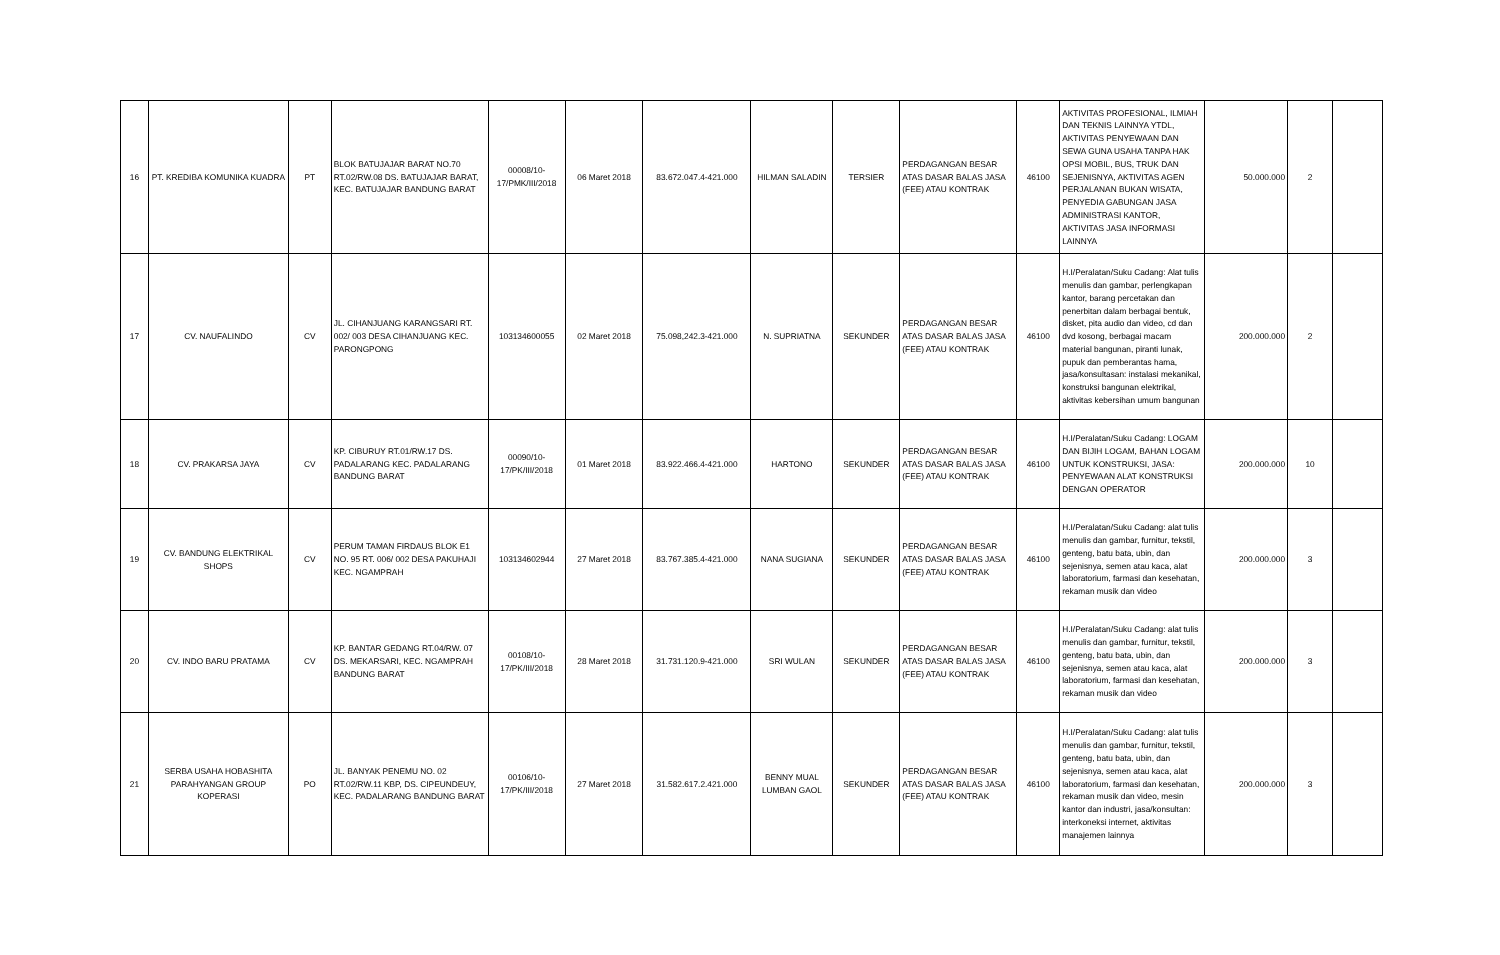| 16 | PT. KREDIBA KOMUNIKA KUADRA | PT | BLOK BATUJAJAR BARAT NO.70 RT.02/RW.08 DS. BATUJAJAR BARAT, KEC. BATUJAJAR BANDUNG BARAT | 00008/10-17/PMK/III/2018 | 06 Maret 2018 | 83.672.047.4-421.000 | HILMAN SALADIN | TERSIER | PERDAGANGAN BESAR ATAS DASAR BALAS JASA (FEE) ATAU KONTRAK | 46100 | AKTIVITAS PROFESIONAL, ILMIAH DAN TEKNIS LAINNYA YTDL, AKTIVITAS PENYEWAAN DAN SEWA GUNA USAHA TANPA HAK OPSI MOBIL, BUS, TRUK DAN SEJENISNYA, AKTIVITAS AGEN PERJALANAN BUKAN WISATA, PENYEDIA GABUNGAN JASA ADMINISTRASI KANTOR, AKTIVITAS JASA INFORMASI LAINNYA | 50.000.000 | 2 | |
| 17 | CV. NAUFALINDO | CV | JL. CIHANJUANG KARANGSARI RT. 002/ 003 DESA CIHANJUANG KEC. PARONGPONG | 103134600055 | 02 Maret 2018 | 75.098,242.3-421.000 | N. SUPRIATNA | SEKUNDER | PERDAGANGAN BESAR ATAS DASAR BALAS JASA (FEE) ATAU KONTRAK | 46100 | H.I/Peralatan/Suku Cadang: Alat tulis menulis dan gambar, perlengkapan kantor, barang percetakan dan penerbitan dalam berbagai bentuk, disket, pita audio dan video, cd dan dvd kosong, berbagai macam material bangunan, piranti lunak, pupuk dan pemberantas hama, jasa/konsultasan: instalasi mekanikal, konstruksi bangunan elektrikal, aktivitas kebersihan umum bangunan | 200.000.000 | 2 | |
| 18 | CV. PRAKARSA JAYA | CV | KP. CIBURUY RT.01/RW.17 DS. PADALARANG KEC. PADALARANG BANDUNG BARAT | 00090/10-17/PK/III/2018 | 01 Maret 2018 | 83.922.466.4-421.000 | HARTONO | SEKUNDER | PERDAGANGAN BESAR ATAS DASAR BALAS JASA (FEE) ATAU KONTRAK | 46100 | H.I/Peralatan/Suku Cadang: LOGAM DAN BIJIH LOGAM, BAHAN LOGAM UNTUK KONSTRUKSI, JASA: PENYEWAAN ALAT KONSTRUKSI DENGAN OPERATOR | 200.000.000 | 10 | |
| 19 | CV. BANDUNG ELEKTRIKAL SHOPS | CV | PERUM TAMAN FIRDAUS BLOK E1 NO. 95 RT. 006/ 002 DESA PAKUHAJI KEC. NGAMPRAH | 103134602944 | 27 Maret 2018 | 83.767.385.4-421.000 | NANA SUGIANA | SEKUNDER | PERDAGANGAN BESAR ATAS DASAR BALAS JASA (FEE) ATAU KONTRAK | 46100 | H.I/Peralatan/Suku Cadang: alat tulis menulis dan gambar, furnitur, tekstil, genteng, batu bata, ubin, dan sejenisnya, semen atau kaca, alat laboratorium, farmasi dan kesehatan, rekaman musik dan video | 200.000.000 | 3 | |
| 20 | CV. INDO BARU PRATAMA | CV | KP. BANTAR GEDANG RT.04/RW. 07 DS. MEKARSARI, KEC. NGAMPRAH BANDUNG BARAT | 00108/10-17/PK/III/2018 | 28 Maret 2018 | 31.731.120.9-421.000 | SRI WULAN | SEKUNDER | PERDAGANGAN BESAR ATAS DASAR BALAS JASA (FEE) ATAU KONTRAK | 46100 | H.I/Peralatan/Suku Cadang: alat tulis menulis dan gambar, furnitur, tekstil, genteng, batu bata, ubin, dan sejenisnya, semen atau kaca, alat laboratorium, farmasi dan kesehatan, rekaman musik dan video | 200.000.000 | 3 | |
| 21 | SERBA USAHA HOBASHITA PARAHYANGAN GROUP KOPERASI | PO | JL. BANYAK PENEMU NO. 02 RT.02/RW.11 KBP, DS. CIPEUNDEUY, KEC. PADALARANG BANDUNG BARAT | 00106/10-17/PK/III/2018 | 27 Maret 2018 | 31.582.617.2.421.000 | BENNY MUAL LUMBAN GAOL | SEKUNDER | PERDAGANGAN BESAR ATAS DASAR BALAS JASA (FEE) ATAU KONTRAK | 46100 | H.I/Peralatan/Suku Cadang: alat tulis menulis dan gambar, furnitur, tekstil, genteng, batu bata, ubin, dan sejenisnya, semen atau kaca, alat laboratorium, farmasi dan kesehatan, rekaman musik dan video, mesin kantor dan industri, jasa/konsultan: interkoneksi internet, aktivitas manajemen lainnya | 200.000.000 | 3 | |